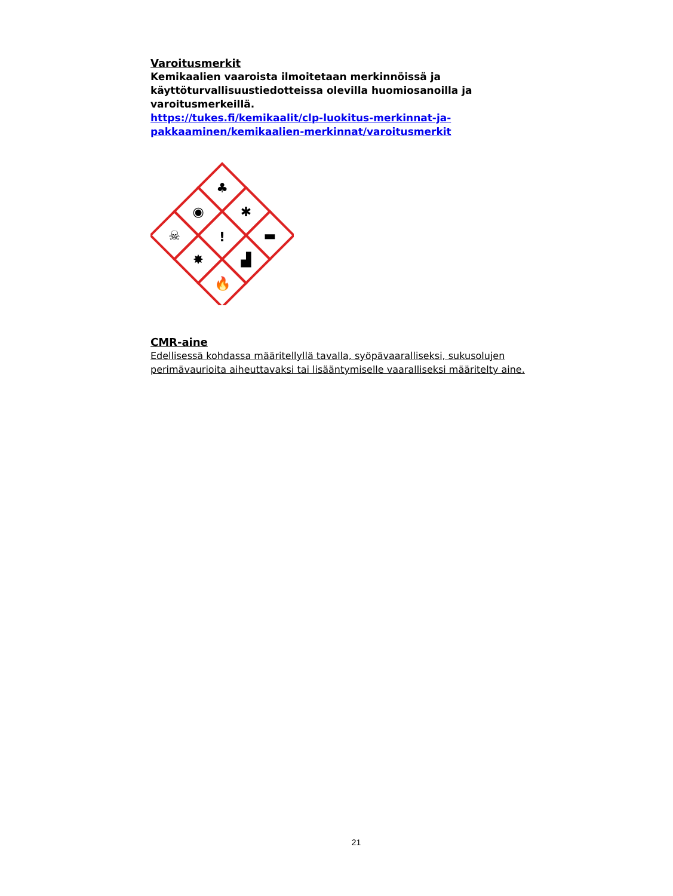Varoitusmerkit
Kemikaalien vaaroista ilmoitetaan merkinnöissä ja käyttöturvallisuus­tiedotteissa olevilla huomiosanoilla ja varoitusmerkeillä.
https://tukes.fi/kemikaalit/clp-luokitus-merkinnat-ja-pakkaaminen/kemikaalien-merkinnat/varoitusmerkit
♣
◉
✱
☠
!
▬
✸
▟
🔥
CMR-aine
Edellisessä kohdassa määritellyllä tavalla, syöpävaaralliseksi, sukusolujen perimä­vaurioita aiheuttavaksi tai lisääntymiselle vaaralliseksi määritelty aine.
21